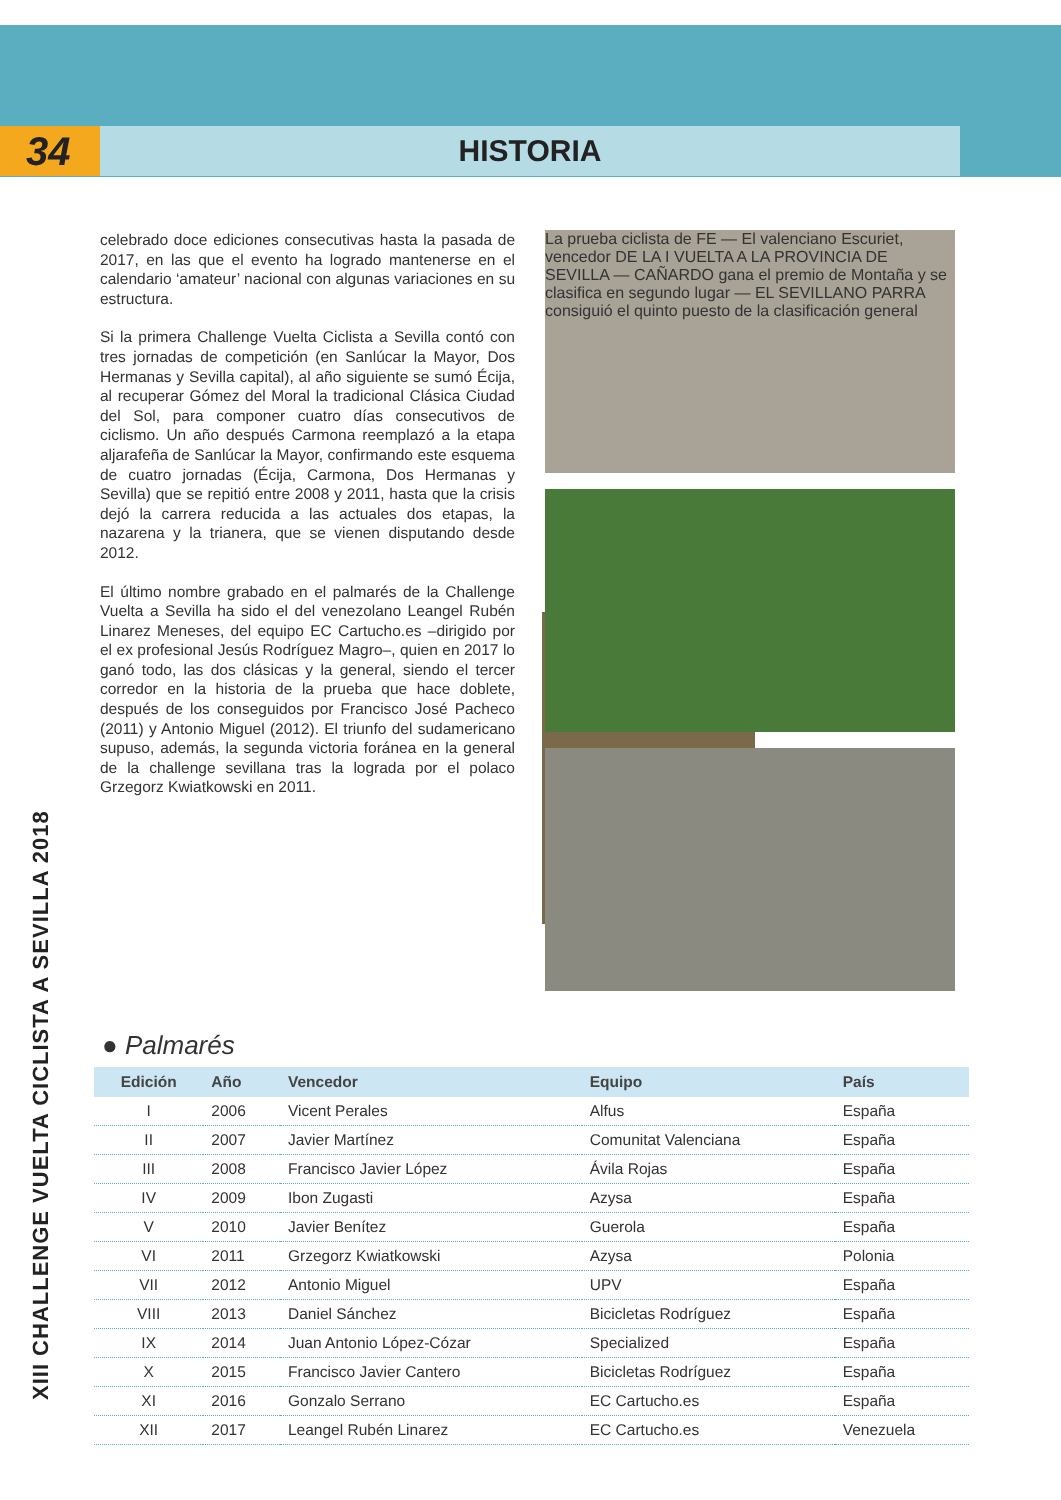34
HISTORIA
XIII CHALLENGE VUELTA CICLISTA A SEVILLA 2018
celebrado doce ediciones consecutivas hasta la pasada de 2017, en las que el evento ha logrado mantenerse en el calendario ‘amateur’ nacional con algunas variaciones en su estructura.
Si la primera Challenge Vuelta Ciclista a Sevilla contó con tres jornadas de competición (en Sanlúcar la Mayor, Dos Hermanas y Sevilla capital), al año siguiente se sumó Écija, al recuperar Gómez del Moral la tradicional Clásica Ciudad del Sol, para componer cuatro días consecutivos de ciclismo. Un año después Carmona reemplazó a la etapa aljarafeña de Sanlúcar la Mayor, confirmando este esquema de cuatro jornadas (Écija, Carmona, Dos Hermanas y Sevilla) que se repitió entre 2008 y 2011, hasta que la crisis dejó la carrera reducida a las actuales dos etapas, la nazarena y la trianera, que se vienen disputando desde 2012.
El último nombre grabado en el palmarés de la Challenge Vuelta a Sevilla ha sido el del venezolano Leangel Rubén Linarez Meneses, del equipo EC Cartucho.es –dirigido por el ex profesional Jesús Rodríguez Magro–, quien en 2017 lo ganó todo, las dos clásicas y la general, siendo el tercer corredor en la historia de la prueba que hace doblete, después de los conseguidos por Francisco José Pacheco (2011) y Antonio Miguel (2012). El triunfo del sudamericano supuso, además, la segunda victoria foránea en la general de la challenge sevillana tras la lograda por el polaco Grzegorz Kwiatkowski en 2011.
La prueba ciclista de FE — El valenciano Escuriet, vencedor DE LA I VUELTA A LA PROVINCIA DE SEVILLA — CAÑARDO gana el premio de Montaña y se clasifica en segundo lugar — EL SEVILLANO PARRA consiguió el quinto puesto de la clasificación general
● Palmarés
| Edición | Año | Vencedor | Equipo | País |
| --- | --- | --- | --- | --- |
| I | 2006 | Vicent Perales | Alfus | España |
| II | 2007 | Javier Martínez | Comunitat Valenciana | España |
| III | 2008 | Francisco Javier López | Ávila Rojas | España |
| IV | 2009 | Ibon Zugasti | Azysa | España |
| V | 2010 | Javier Benítez | Guerola | España |
| VI | 2011 | Grzegorz Kwiatkowski | Azysa | Polonia |
| VII | 2012 | Antonio Miguel | UPV | España |
| VIII | 2013 | Daniel Sánchez | Bicicletas Rodríguez | España |
| IX | 2014 | Juan Antonio López-Cózar | Specialized | España |
| X | 2015 | Francisco Javier Cantero | Bicicletas Rodríguez | España |
| XI | 2016 | Gonzalo Serrano | EC Cartucho.es | España |
| XII | 2017 | Leangel Rubén Linarez | EC Cartucho.es | Venezuela |